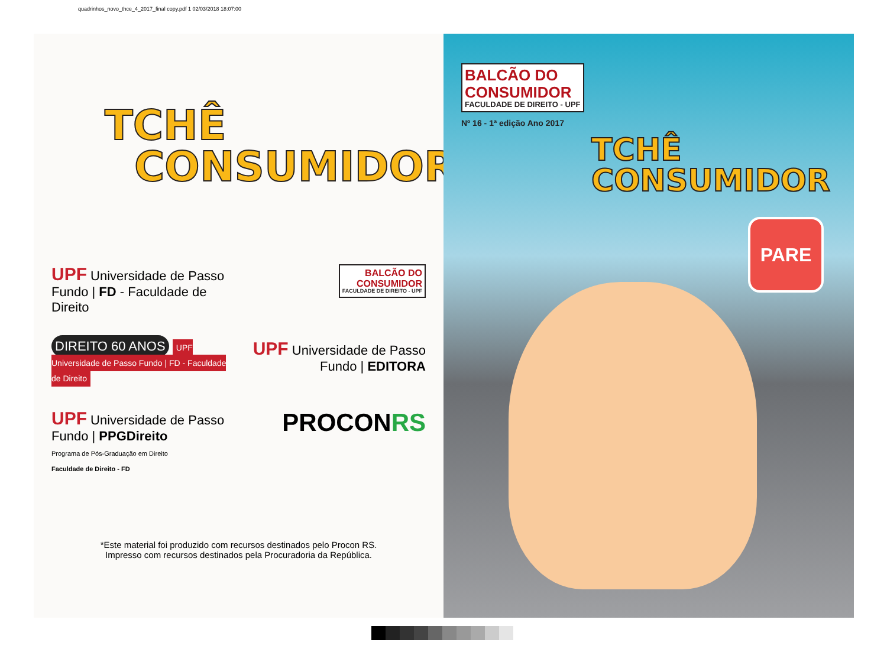quadrinhos_novo_thce_4_2017_final copy.pdf 1 02/03/2018 18:07:00
TCHÊ
CONSUMIDOR
UPF Universidade de Passo Fundo | FD - Faculdade de Direito
BALCÃO DO
CONSUMIDOR FACULDADE DE DIREITO - UPF
DIREITO 60 ANOS UPF Universidade de Passo Fundo | FD - Faculdade de Direito
UPF Universidade de Passo Fundo | EDITORA
UPF Universidade de Passo Fundo | PPGDireito
Programa de Pós-Graduação em Direito
Faculdade de Direito - FD
PROCONRS
*Este material foi produzido com recursos destinados pelo Procon RS.
Impresso com recursos destinados pela Procuradoria da República.
BALCÃO DO
CONSUMIDOR FACULDADE DE DIREITO - UPF
Nº 16 - 1ª edição Ano 2017
TCHÊ
CONSUMIDOR
PARE